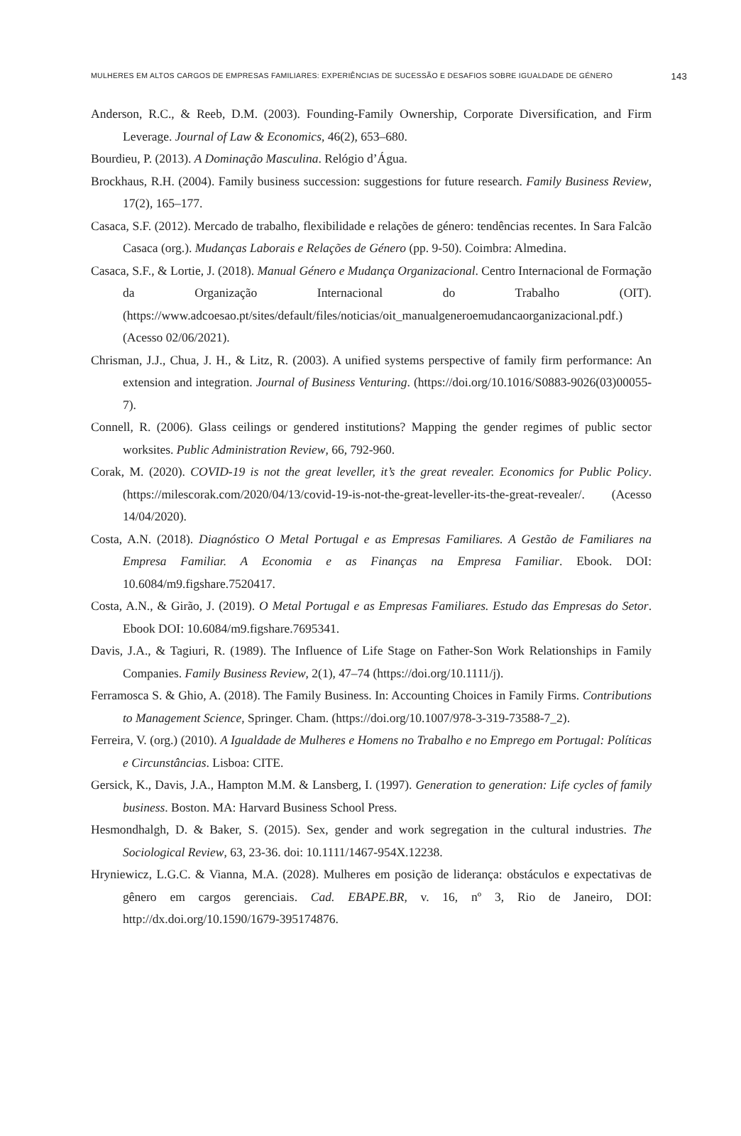MULHERES EM ALTOS CARGOS DE EMPRESAS FAMILIARES: EXPERIÊNCIAS DE SUCESSÃO E DESAFIOS SOBRE IGUALDADE DE GÉNERO 143
Anderson, R.C., & Reeb, D.M. (2003). Founding-Family Ownership, Corporate Diversification, and Firm Leverage. Journal of Law & Economics, 46(2), 653–680.
Bourdieu, P. (2013). A Dominação Masculina. Relógio d’Água.
Brockhaus, R.H. (2004). Family business succession: suggestions for future research. Family Business Review, 17(2), 165–177.
Casaca, S.F. (2012). Mercado de trabalho, flexibilidade e relações de género: tendências recentes. In Sara Falcão Casaca (org.). Mudanças Laborais e Relações de Género (pp. 9-50). Coimbra: Almedina.
Casaca, S.F., & Lortie, J. (2018). Manual Género e Mudança Organizacional. Centro Internacional de Formação da Organização Internacional do Trabalho (OIT). (https://www.adcoesao.pt/sites/default/files/noticias/oit_manualgeneroemudancaorganizacional.pdf.) (Acesso 02/06/2021).
Chrisman, J.J., Chua, J. H., & Litz, R. (2003). A unified systems perspective of family firm performance: An extension and integration. Journal of Business Venturing. (https://doi.org/10.1016/S0883-9026(03)00055-7).
Connell, R. (2006). Glass ceilings or gendered institutions? Mapping the gender regimes of public sector worksites. Public Administration Review, 66, 792-960.
Corak, M. (2020). COVID-19 is not the great leveller, it’s the great revealer. Economics for Public Policy. (https://milescorak.com/2020/04/13/covid-19-is-not-the-great-leveller-its-the-great-revealer/. (Acesso 14/04/2020).
Costa, A.N. (2018). Diagnóstico O Metal Portugal e as Empresas Familiares. A Gestão de Familiares na Empresa Familiar. A Economia e as Finanças na Empresa Familiar. Ebook. DOI: 10.6084/m9.figshare.7520417.
Costa, A.N., & Girão, J. (2019). O Metal Portugal e as Empresas Familiares. Estudo das Empresas do Setor. Ebook DOI: 10.6084/m9.figshare.7695341.
Davis, J.A., & Tagiuri, R. (1989). The Influence of Life Stage on Father-Son Work Relationships in Family Companies. Family Business Review, 2(1), 47–74 (https://doi.org/10.1111/j).
Ferramosca S. & Ghio, A. (2018). The Family Business. In: Accounting Choices in Family Firms. Contributions to Management Science, Springer. Cham. (https://doi.org/10.1007/978-3-319-73588-7_2).
Ferreira, V. (org.) (2010). A Igualdade de Mulheres e Homens no Trabalho e no Emprego em Portugal: Políticas e Circunstâncias. Lisboa: CITE.
Gersick, K., Davis, J.A., Hampton M.M. & Lansberg, I. (1997). Generation to generation: Life cycles of family business. Boston. MA: Harvard Business School Press.
Hesmondhalgh, D. & Baker, S. (2015). Sex, gender and work segregation in the cultural industries. The Sociological Review, 63, 23-36. doi: 10.1111/1467-954X.12238.
Hryniewicz, L.G.C. & Vianna, M.A. (2028). Mulheres em posição de liderança: obstáculos e expectativas de gênero em cargos gerenciais. Cad. EBAPE.BR, v. 16, nº 3, Rio de Janeiro, DOI: http://dx.doi.org/10.1590/1679-395174876.